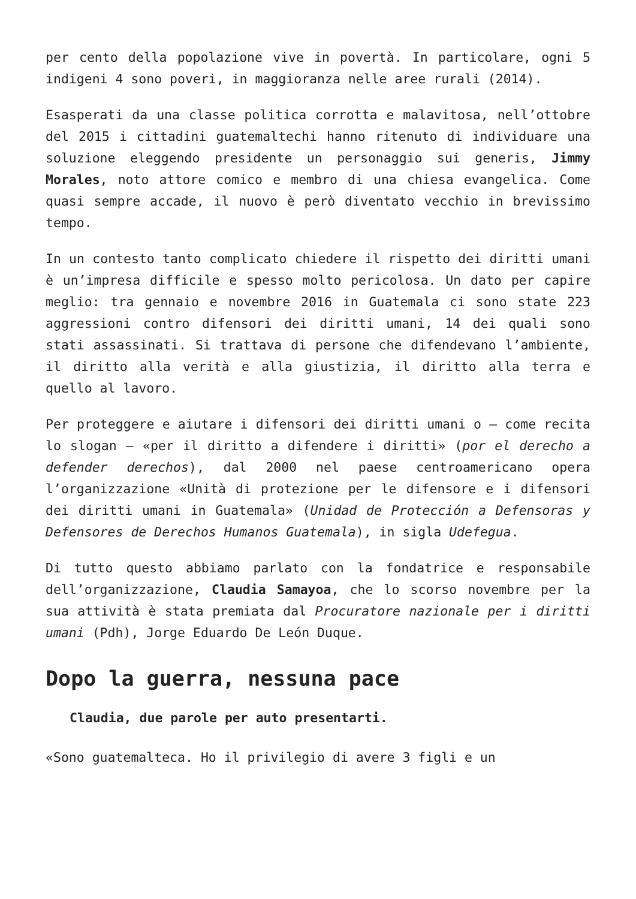per cento della popolazione vive in povertà. In particolare, ogni 5 indigeni 4 sono poveri, in maggioranza nelle aree rurali (2014).
Esasperati da una classe politica corrotta e malavitosa, nell’ottobre del 2015 i cittadini guatemaltechi hanno ritenuto di individuare una soluzione eleggendo presidente un personaggio sui generis, Jimmy Morales, noto attore comico e membro di una chiesa evangelica. Come quasi sempre accade, il nuovo è però diventato vecchio in brevissimo tempo.
In un contesto tanto complicato chiedere il rispetto dei diritti umani è un’impresa difficile e spesso molto pericolosa. Un dato per capire meglio: tra gennaio e novembre 2016 in Guatemala ci sono state 223 aggressioni contro difensori dei diritti umani, 14 dei quali sono stati assassinati. Si trattava di persone che difendevano l’ambiente, il diritto alla verità e alla giustizia, il diritto alla terra e quello al lavoro.
Per proteggere e aiutare i difensori dei diritti umani o – come recita lo slogan – «per il diritto a difendere i diritti» (por el derecho a defender derechos), dal 2000 nel paese centroamericano opera l’organizzazione «Unità di protezione per le difensore e i difensori dei diritti umani in Guatemala» (Unidad de Protección a Defensoras y Defensores de Derechos Humanos Guatemala), in sigla Udefegua.
Di tutto questo abbiamo parlato con la fondatrice e responsabile dell’organizzazione, Claudia Samayoa, che lo scorso novembre per la sua attività è stata premiata dal Procuratore nazionale per i diritti umani (Pdh), Jorge Eduardo De León Duque.
Dopo la guerra, nessuna pace
Claudia, due parole per auto presentarti.
«Sono guatemalteca. Ho il privilegio di avere 3 figli e un